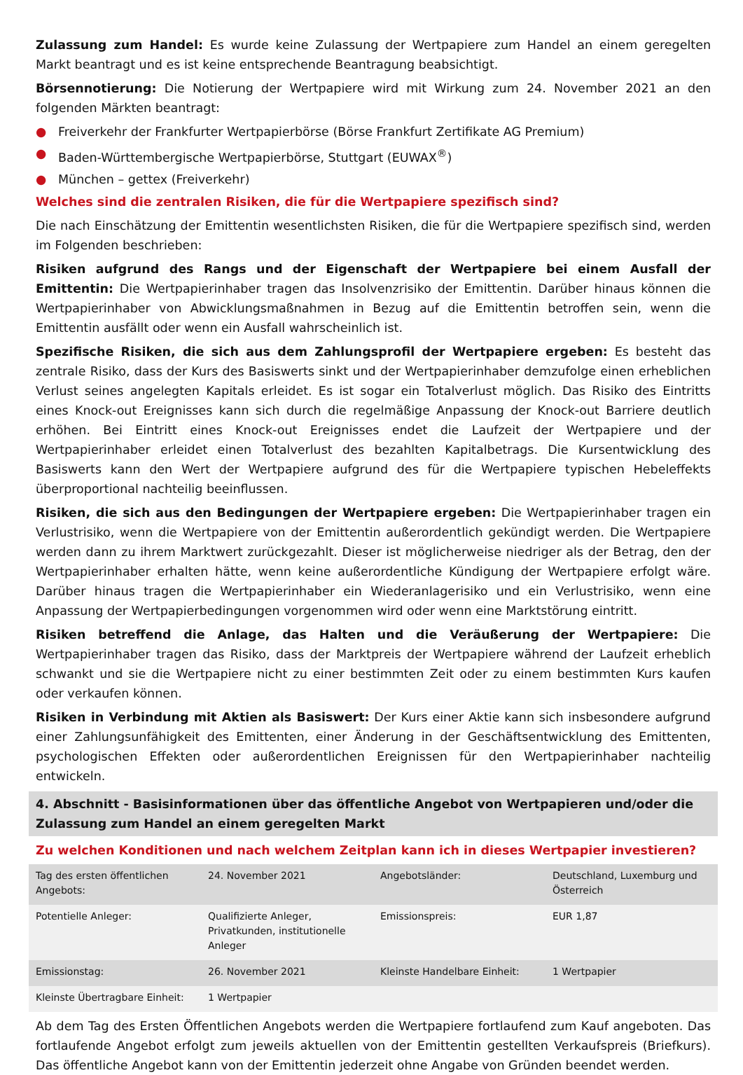Zulassung zum Handel: Es wurde keine Zulassung der Wertpapiere zum Handel an einem geregelten Markt beantragt und es ist keine entsprechende Beantragung beabsichtigt.
Börsennotierung: Die Notierung der Wertpapiere wird mit Wirkung zum 24. November 2021 an den folgenden Märkten beantragt:
● Freiverkehr der Frankfurter Wertpapierbörse (Börse Frankfurt Zertifikate AG Premium)
● Baden-Württembergische Wertpapierbörse, Stuttgart (EUWAX<sup>®</sup>)
● München – gettex (Freiverkehr)
Welches sind die zentralen Risiken, die für die Wertpapiere spezifisch sind?
Die nach Einschätzung der Emittentin wesentlichsten Risiken, die für die Wertpapiere spezifisch sind, werden im Folgenden beschrieben:
Risiken aufgrund des Rangs und der Eigenschaft der Wertpapiere bei einem Ausfall der Emittentin: Die Wertpapierinhaber tragen das Insolvenzrisiko der Emittentin. Darüber hinaus können die Wertpapierinhaber von Abwicklungsmaßnahmen in Bezug auf die Emittentin betroffen sein, wenn die Emittentin ausfällt oder wenn ein Ausfall wahrscheinlich ist.
Spezifische Risiken, die sich aus dem Zahlungsprofil der Wertpapiere ergeben: Es besteht das zentrale Risiko, dass der Kurs des Basiswerts sinkt und der Wertpapierinhaber demzufolge einen erheblichen Verlust seines angelegten Kapitals erleidet. Es ist sogar ein Totalverlust möglich. Das Risiko des Eintritts eines Knock-out Ereignisses kann sich durch die regelmäßige Anpassung der Knock-out Barriere deutlich erhöhen. Bei Eintritt eines Knock-out Ereignisses endet die Laufzeit der Wertpapiere und der Wertpapierinhaber erleidet einen Totalverlust des bezahlten Kapitalbetrags. Die Kursentwicklung des Basiswerts kann den Wert der Wertpapiere aufgrund des für die Wertpapiere typischen Hebeleffekts überproportional nachteilig beeinflussen.
Risiken, die sich aus den Bedingungen der Wertpapiere ergeben: Die Wertpapierinhaber tragen ein Verlustrisiko, wenn die Wertpapiere von der Emittentin außerordentlich gekündigt werden. Die Wertpapiere werden dann zu ihrem Marktwert zurückgezahlt. Dieser ist möglicherweise niedriger als der Betrag, den der Wertpapierinhaber erhalten hätte, wenn keine außerordentliche Kündigung der Wertpapiere erfolgt wäre. Darüber hinaus tragen die Wertpapierinhaber ein Wiederanlagerisiko und ein Verlustrisiko, wenn eine Anpassung der Wertpapierbedingungen vorgenommen wird oder wenn eine Marktstörung eintritt.
Risiken betreffend die Anlage, das Halten und die Veräußerung der Wertpapiere: Die Wertpapierinhaber tragen das Risiko, dass der Marktpreis der Wertpapiere während der Laufzeit erheblich schwankt und sie die Wertpapiere nicht zu einer bestimmten Zeit oder zu einem bestimmten Kurs kaufen oder verkaufen können.
Risiken in Verbindung mit Aktien als Basiswert: Der Kurs einer Aktie kann sich insbesondere aufgrund einer Zahlungsunfähigkeit des Emittenten, einer Änderung in der Geschäftsentwicklung des Emittenten, psychologischen Effekten oder außerordentlichen Ereignissen für den Wertpapierinhaber nachteilig entwickeln.
4. Abschnitt - Basisinformationen über das öffentliche Angebot von Wertpapieren und/oder die Zulassung zum Handel an einem geregelten Markt
Zu welchen Konditionen und nach welchem Zeitplan kann ich in dieses Wertpapier investieren?
| Tag des ersten öffentlichen Angebots: | 24. November 2021 | Angebotsländer: | Deutschland, Luxemburg und Österreich |
| Potentielle Anleger: | Qualifizierte Anleger, Privatkunden, institutionelle Anleger | Emissionspreis: | EUR 1,87 |
| Emissionstag: | 26. November 2021 | Kleinste Handelbare Einheit: | 1 Wertpapier |
| Kleinste Übertragbare Einheit: | 1 Wertpapier | | |
Ab dem Tag des Ersten Öffentlichen Angebots werden die Wertpapiere fortlaufend zum Kauf angeboten. Das fortlaufende Angebot erfolgt zum jeweils aktuellen von der Emittentin gestellten Verkaufspreis (Briefkurs). Das öffentliche Angebot kann von der Emittentin jederzeit ohne Angabe von Gründen beendet werden.